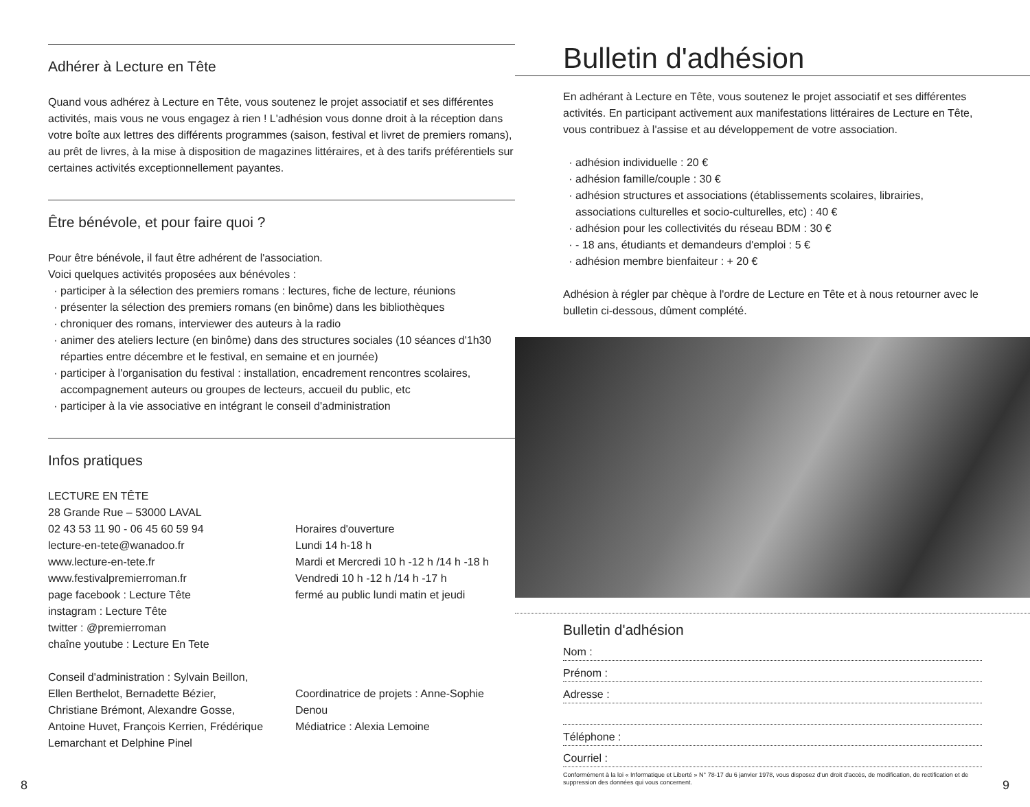Adhérer à Lecture en Tête
Quand vous adhérez à Lecture en Tête, vous soutenez le projet associatif et ses différentes activités, mais vous ne vous engagez à rien ! L'adhésion vous donne droit à la réception dans votre boîte aux lettres des différents programmes (saison, festival et livret de premiers romans), au prêt de livres, à la mise à disposition de magazines littéraires, et à des tarifs préférentiels sur certaines activités exceptionnellement payantes.
Être bénévole, et pour faire quoi ?
Pour être bénévole, il faut être adhérent de l'association.
Voici quelques activités proposées aux bénévoles :
participer à la sélection des premiers romans : lectures, fiche de lecture, réunions
présenter la sélection des premiers romans (en binôme) dans les bibliothèques
chroniquer des romans, interviewer des auteurs à la radio
animer des ateliers lecture (en binôme) dans des structures sociales (10 séances d'1h30 réparties entre décembre et le festival, en semaine et en journée)
participer à l'organisation du festival : installation, encadrement rencontres scolaires, accompagnement auteurs ou groupes de lecteurs, accueil du public, etc
participer à la vie associative en intégrant le conseil d'administration
Infos pratiques
LECTURE EN TÊTE
28 Grande Rue – 53000 LAVAL
02 43 53 11 90 - 06 45 60 59 94
lecture-en-tete@wanadoo.fr
www.lecture-en-tete.fr
www.festivalpremierroman.fr
page facebook : Lecture Tête
instagram : Lecture Tête
twitter : @premierroman
chaîne youtube : Lecture En Tete
Horaires d'ouverture
Lundi 14 h-18 h
Mardi et Mercredi 10 h -12 h /14 h -18 h
Vendredi 10 h -12 h /14 h -17 h
fermé au public lundi matin et jeudi
Conseil d'administration : Sylvain Beillon, Ellen Berthelot, Bernadette Bézier, Christiane Brémont, Alexandre Gosse, Antoine Huvet, François Kerrien, Frédérique Lemarchant et Delphine Pinel
Coordinatrice de projets : Anne-Sophie Denou
Médiatrice : Alexia Lemoine
Bulletin d'adhésion
En adhérant à Lecture en Tête, vous soutenez le projet associatif et ses différentes activités. En participant activement aux manifestations littéraires de Lecture en Tête, vous contribuez à l'assise et au développement de votre association.
adhésion individuelle : 20 €
adhésion famille/couple : 30 €
adhésion structures et associations (établissements scolaires, librairies, associations culturelles et socio-culturelles, etc) : 40 €
adhésion pour les collectivités du réseau BDM : 30 €
- 18 ans, étudiants et demandeurs d'emploi : 5 €
adhésion membre bienfaiteur : + 20 €
Adhésion à régler par chèque à l'ordre de Lecture en Tête et à nous retourner avec le bulletin ci-dessous, dûment complété.
Bulletin d'adhésion
Nom :
Prénom :
Adresse :
Téléphone :
Courriel :
Conformément à la loi « Informatique et Liberté » N° 78-17 du 6 janvier 1978, vous disposez d'un droit d'accès, de modification, de rectification et de suppression des données qui vous concernent.
8 9